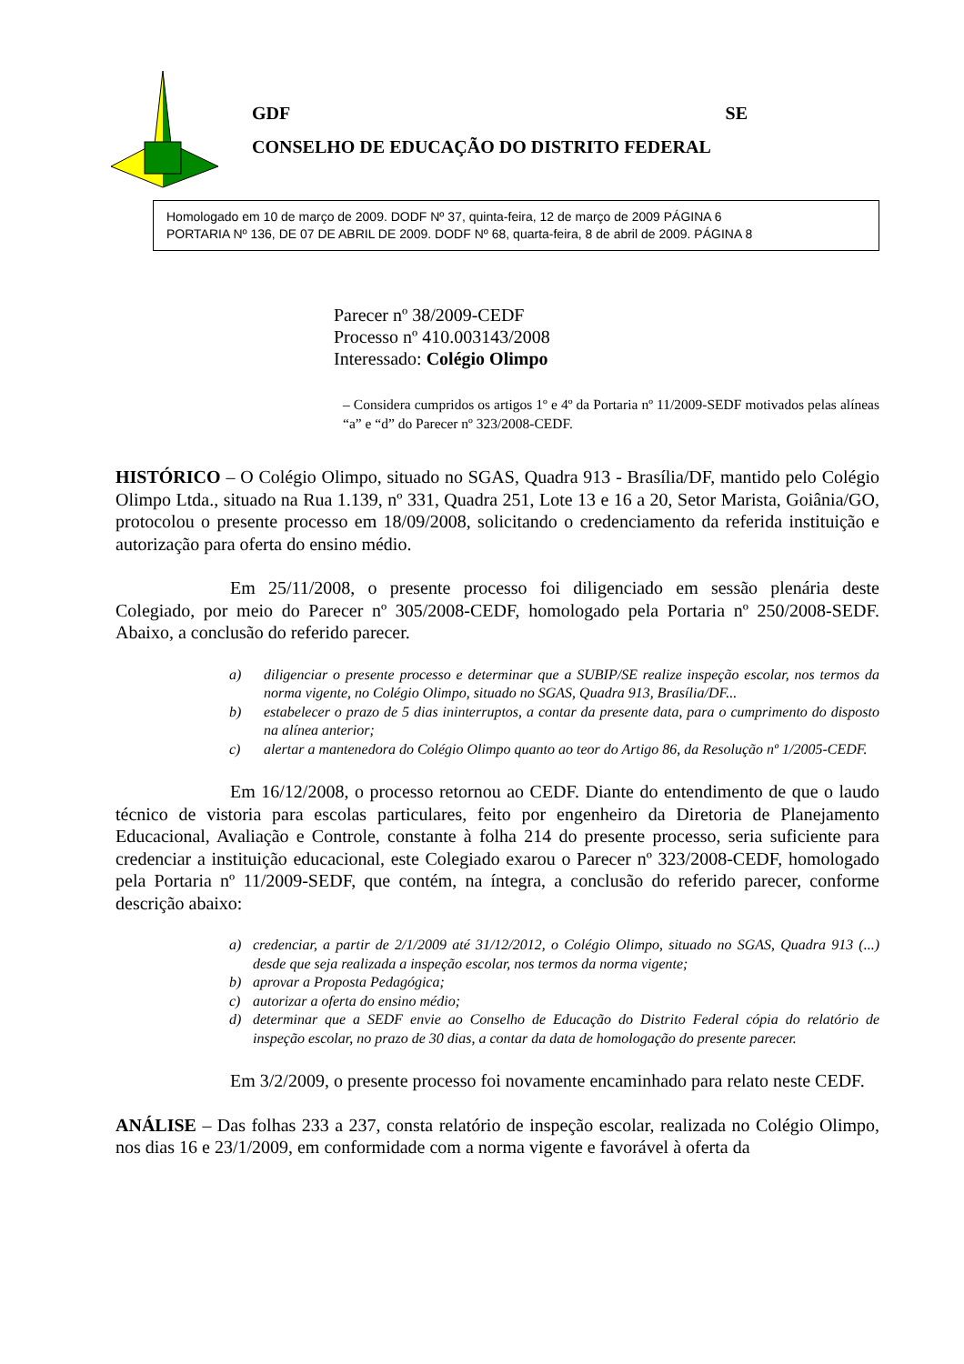GDF SE
CONSELHO DE EDUCAÇÃO DO DISTRITO FEDERAL
Homologado em 10 de março de 2009. DODF Nº 37, quinta-feira, 12 de março de 2009 PÁGINA 6
PORTARIA Nº 136, DE 07 DE ABRIL DE 2009. DODF Nº 68, quarta-feira, 8 de abril de 2009. PÁGINA 8
Parecer nº 38/2009-CEDF
Processo nº 410.003143/2008
Interessado: Colégio Olimpo
– Considera cumpridos os artigos 1º e 4º da Portaria nº 11/2009-SEDF motivados pelas alíneas “a” e “d” do Parecer nº 323/2008-CEDF.
HISTÓRICO – O Colégio Olimpo, situado no SGAS, Quadra 913 - Brasília/DF, mantido pelo Colégio Olimpo Ltda., situado na Rua 1.139, nº 331, Quadra 251, Lote 13 e 16 a 20, Setor Marista, Goiânia/GO, protocolou o presente processo em 18/09/2008, solicitando o credenciamento da referida instituição e autorização para oferta do ensino médio.
Em 25/11/2008, o presente processo foi diligenciado em sessão plenária deste Colegiado, por meio do Parecer nº 305/2008-CEDF, homologado pela Portaria nº 250/2008-SEDF. Abaixo, a conclusão do referido parecer.
a) diligenciar o presente processo e determinar que a SUBIP/SE realize inspeção escolar, nos termos da norma vigente, no Colégio Olimpo, situado no SGAS, Quadra 913, Brasília/DF...
b) estabelecer o prazo de 5 dias ininterruptos, a contar da presente data, para o cumprimento do disposto na alínea anterior;
c) alertar a mantenedora do Colégio Olimpo quanto ao teor do Artigo 86, da Resolução nº 1/2005-CEDF.
Em 16/12/2008, o processo retornou ao CEDF. Diante do entendimento de que o laudo técnico de vistoria para escolas particulares, feito por engenheiro da Diretoria de Planejamento Educacional, Avaliação e Controle, constante à folha 214 do presente processo, seria suficiente para credenciar a instituição educacional, este Colegiado exarou o Parecer nº 323/2008-CEDF, homologado pela Portaria nº 11/2009-SEDF, que contém, na íntegra, a conclusão do referido parecer, conforme descrição abaixo:
a) credenciar, a partir de 2/1/2009 até 31/12/2012, o Colégio Olimpo, situado no SGAS, Quadra 913 (...) desde que seja realizada a inspeção escolar, nos termos da norma vigente;
b) aprovar a Proposta Pedagógica;
c) autorizar a oferta do ensino médio;
d) determinar que a SEDF envie ao Conselho de Educação do Distrito Federal cópia do relatório de inspeção escolar, no prazo de 30 dias, a contar da data de homologação do presente parecer.
Em 3/2/2009, o presente processo foi novamente encaminhado para relato neste CEDF.
ANÁLISE – Das folhas 233 a 237, consta relatório de inspeção escolar, realizada no Colégio Olimpo, nos dias 16 e 23/1/2009, em conformidade com a norma vigente e favorável à oferta da